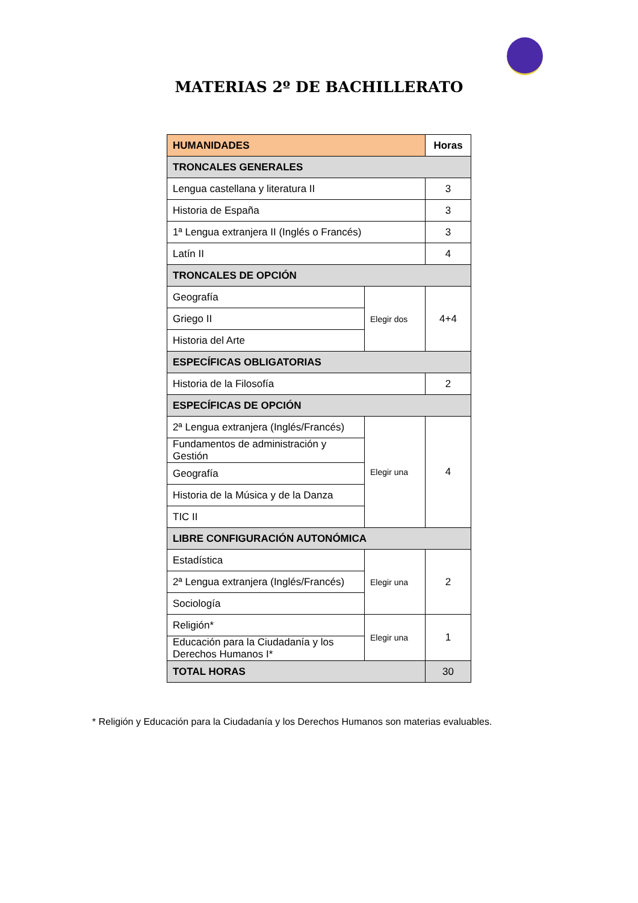MATERIAS 2º DE BACHILLERATO
| HUMANIDADES | | Horas |
| --- | --- | --- |
| TRONCALES GENERALES | | |
| Lengua castellana y literatura II | | 3 |
| Historia de España | | 3 |
| 1ª Lengua extranjera II (Inglés o Francés) | | 3 |
| Latín II | | 4 |
| TRONCALES DE OPCIÓN | | |
| Geografía | Elegir dos | 4+4 |
| Griego II | | |
| Historia del Arte | | |
| ESPECÍFICAS OBLIGATORIAS | | |
| Historia de la Filosofía | | 2 |
| ESPECÍFICAS DE OPCIÓN | | |
| 2ª Lengua extranjera (Inglés/Francés) | Elegir una | 4 |
| Fundamentos de administración y Gestión | | |
| Geografía | | |
| Historia de la Música y de la Danza | | |
| TIC II | | |
| LIBRE CONFIGURACIÓN AUTONÓMICA | | |
| Estadística | Elegir una | 2 |
| 2ª Lengua extranjera (Inglés/Francés) | | |
| Sociología | | |
| Religión* | Elegir una | 1 |
| Educación para la Ciudadanía y los Derechos Humanos I* | | |
| TOTAL HORAS | | 30 |
* Religión y Educación para la Ciudadanía y los Derechos Humanos son materias evaluables.